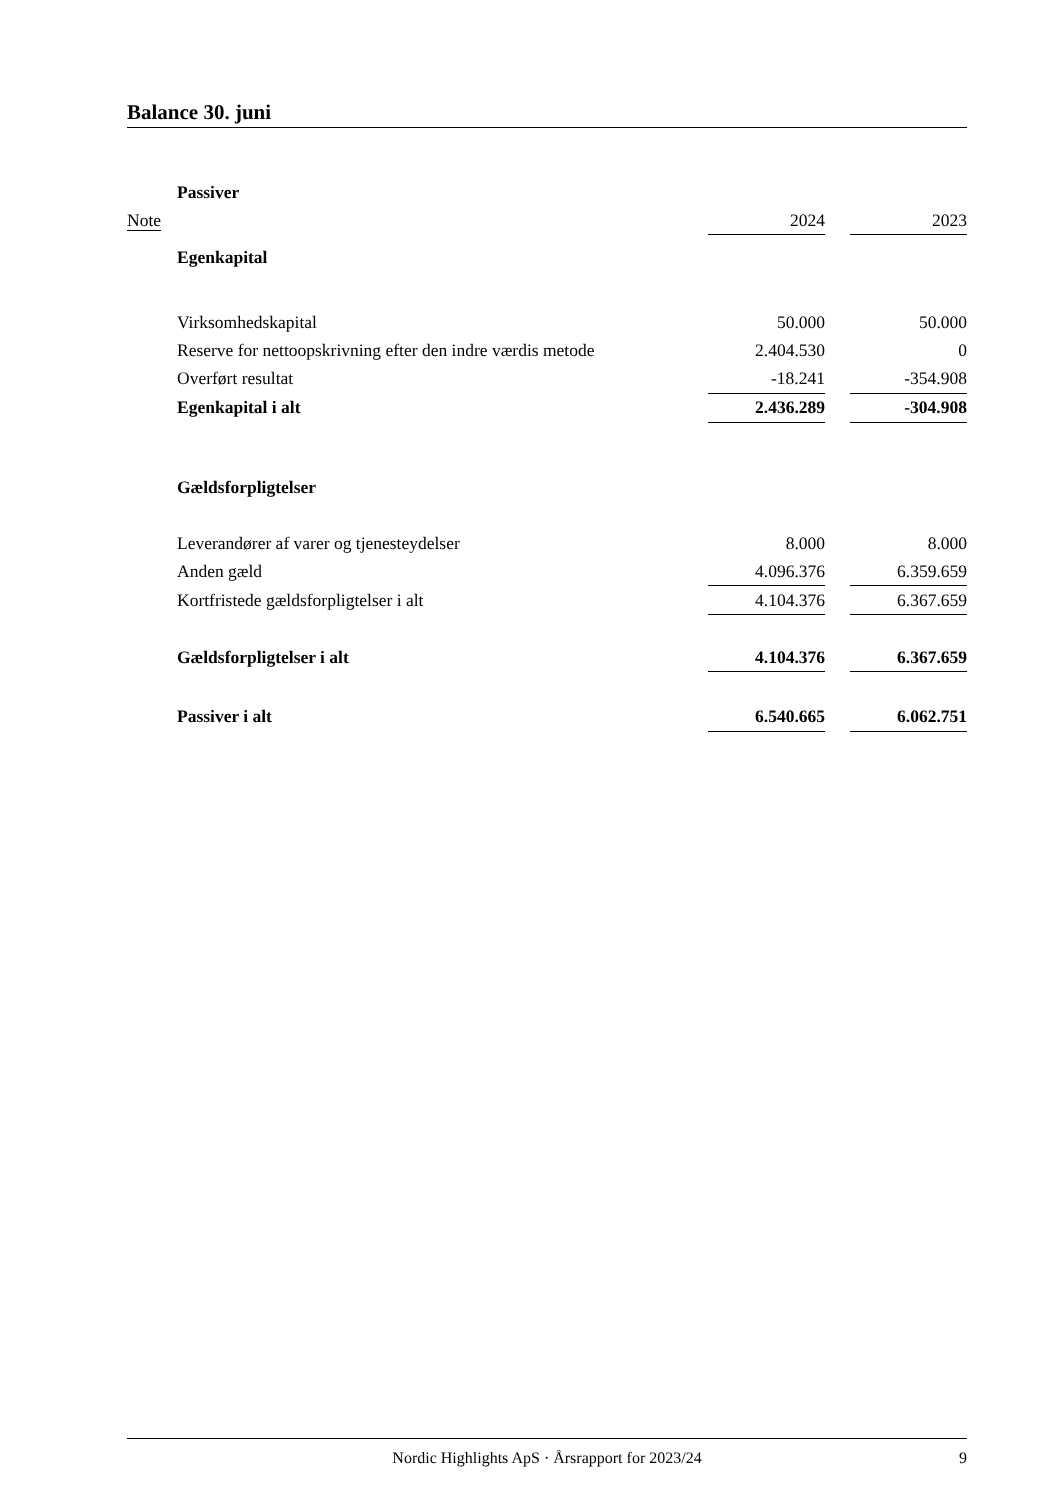Balance 30. juni
| | Passiver | | | |
| Note | | 2024 | | 2023 |
| | Egenkapital | | | |
| | Virksomhedskapital | 50.000 | | 50.000 |
| | Reserve for nettoopskrivning efter den indre værdis metode | 2.404.530 | | 0 |
| | Overført resultat | -18.241 | | -354.908 |
| | Egenkapital i alt | 2.436.289 | | -304.908 |
| | Gældsforpligtelser | | | |
| | Leverandører af varer og tjenesteydelser | 8.000 | | 8.000 |
| | Anden gæld | 4.096.376 | | 6.359.659 |
| | Kortfristede gældsforpligtelser i alt | 4.104.376 | | 6.367.659 |
| | Gældsforpligtelser i alt | 4.104.376 | | 6.367.659 |
| | Passiver i alt | 6.540.665 | | 6.062.751 |
Nordic Highlights ApS · Årsrapport for 2023/24 9